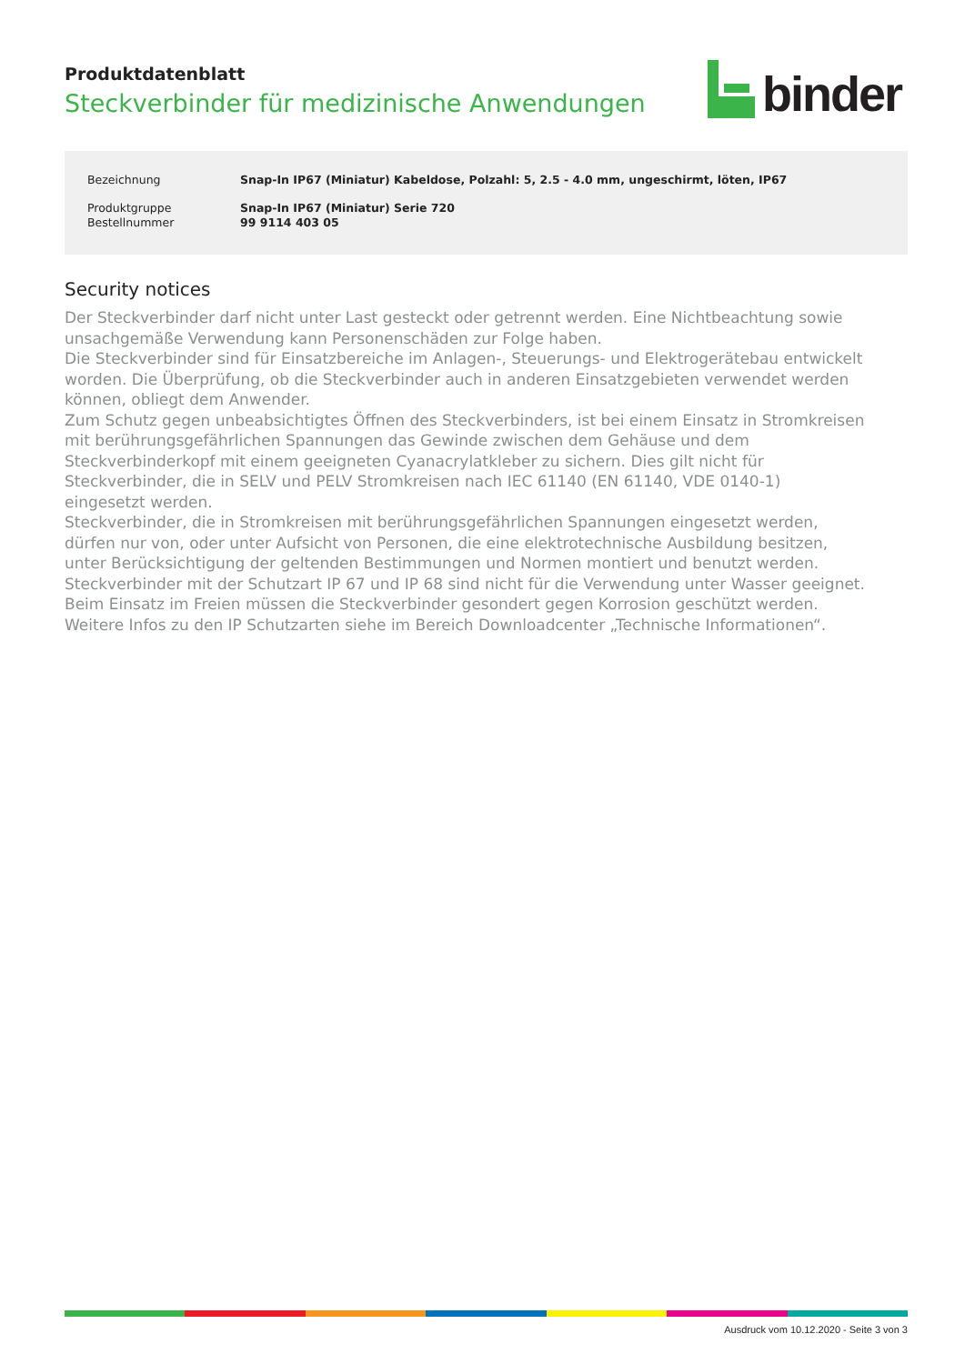Produktdatenblatt
Steckverbinder für medizinische Anwendungen
binder
| Bezeichnung | Snap-In IP67 (Miniatur) Kabeldose, Polzahl: 5, 2.5 - 4.0 mm, ungeschirmt, löten, IP67 |
| Produktgruppe | Snap-In IP67 (Miniatur) Serie 720 |
| Bestellnummer | 99 9114 403 05 |
Security notices
Der Steckverbinder darf nicht unter Last gesteckt oder getrennt werden. Eine Nichtbeachtung sowie unsachgemäße Verwendung kann Personenschäden zur Folge haben.
Die Steckverbinder sind für Einsatzbereiche im Anlagen-, Steuerungs- und Elektrogerätebau entwickelt worden. Die Überprüfung, ob die Steckverbinder auch in anderen Einsatzgebieten verwendet werden können, obliegt dem Anwender.
Zum Schutz gegen unbeabsichtigtes Öffnen des Steckverbinders, ist bei einem Einsatz in Stromkreisen mit berührungsgefährlichen Spannungen das Gewinde zwischen dem Gehäuse und dem Steckverbinderkopf mit einem geeigneten Cyanacrylatkleber zu sichern. Dies gilt nicht für Steckverbinder, die in SELV und PELV Stromkreisen nach IEC 61140 (EN 61140, VDE 0140-1) eingesetzt werden.
Steckverbinder, die in Stromkreisen mit berührungsgefährlichen Spannungen eingesetzt werden, dürfen nur von, oder unter Aufsicht von Personen, die eine elektrotechnische Ausbildung besitzen, unter Berücksichtigung der geltenden Bestimmungen und Normen montiert und benutzt werden.
Steckverbinder mit der Schutzart IP 67 und IP 68 sind nicht für die Verwendung unter Wasser geeignet. Beim Einsatz im Freien müssen die Steckverbinder gesondert gegen Korrosion geschützt werden. Weitere Infos zu den IP Schutzarten siehe im Bereich Downloadcenter „Technische Informationen“.
Ausdruck vom 10.12.2020 - Seite 3 von 3